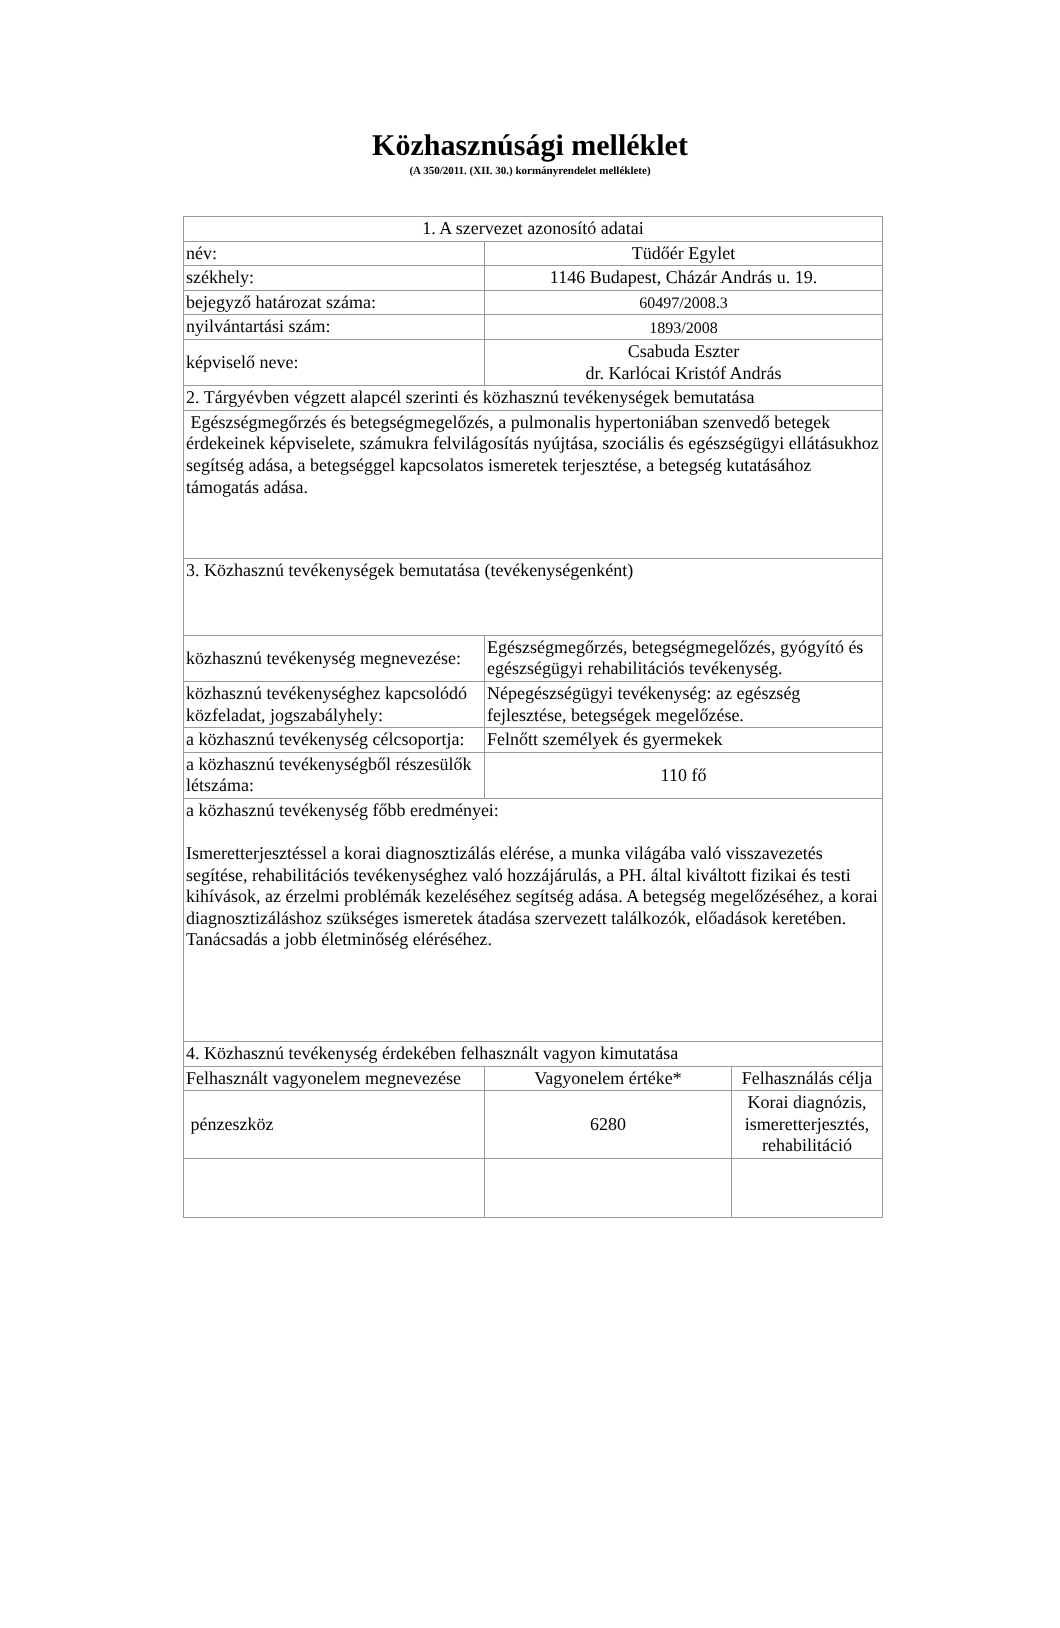Közhasznúsági melléklet
(A 350/2011. (XII. 30.) kormányrendelet melléklete)
| 1. A szervezet azonosító adatai | | |
| név: | Tüdőér Egylet | |
| székhely: | 1146 Budapest, Cházár András u. 19. | |
| bejegyző határozat száma: | 60497/2008.3 | |
| nyilvántartási szám: | 1893/2008 | |
| képviselő neve: | Csabuda Eszter dr. Karlócai Kristóf András | |
| 2. Tárgyévben végzett alapcél szerinti és közhasznú tevékenységek bemutatása | | |
| Egészségmegőrzés és betegségmegelőzés, a pulmonalis hypertoniában szenvedő betegek érdekeinek képviselete, számukra felvilágosítás nyújtása, szociális és egészségügyi ellátásukhoz segítség adása, a betegséggel kapcsolatos ismeretek terjesztése, a betegség kutatásához támogatás adása. | | |
| 3. Közhasznú tevékenységek bemutatása (tevékenységenként) | | |
| közhasznú tevékenység megnevezése: | Egészségmegőrzés, betegségmegelőzés, gyógyító és egészségügyi rehabilitációs tevékenység. | |
| közhasznú tevékenységhez kapcsolódó közfeladat, jogszabályhely: | Népegészségügyi tevékenység: az egészség fejlesztése, betegségek megelőzése. | |
| a közhasznú tevékenység célcsoportja: | Felnőtt személyek és gyermekek | |
| a közhasznú tevékenységből részesülők létszáma: | 110 fő | |
| a közhasznú tevékenység főbb eredményei: Ismeretterjesztéssel a korai diagnosztizálás elérése, a munka világába való visszavezetés segítése, rehabilitációs tevékenységhez való hozzájárulás, a PH. által kiváltott fizikai és testi kihívások, az érzelmi problémák kezeléséhez segítség adása. A betegség megelőzéséhez, a korai diagnosztizáláshoz szükséges ismeretek átadása szervezett találkozók, előadások keretében. Tanácsadás a jobb életminőség eléréséhez. | | |
| 4. Közhasznú tevékenység érdekében felhasznált vagyon kimutatása | | |
| Felhasznált vagyonelem megnevezése | Vagyonelem értéke* | Felhasználás célja |
| pénzeszköz | 6280 | Korai diagnózis, ismeretterjesztés, rehabilitáció |